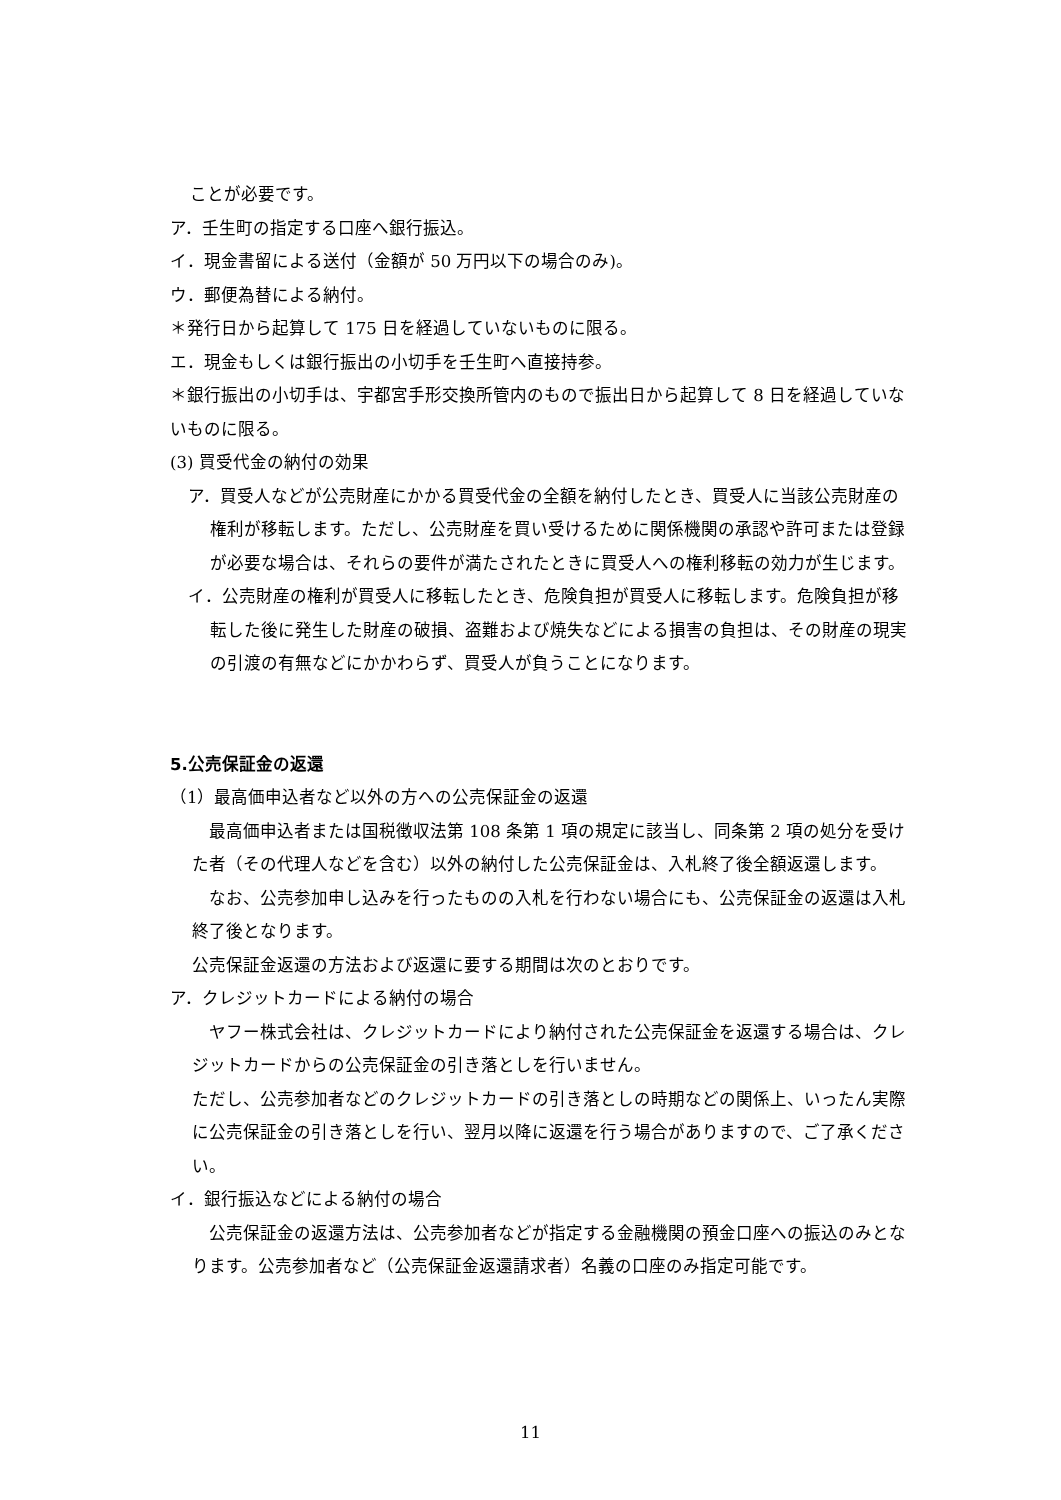ことが必要です。
ア．壬生町の指定する口座へ銀行振込。
イ．現金書留による送付（金額が 50 万円以下の場合のみ)。
ウ．郵便為替による納付。
＊発行日から起算して 175 日を経過していないものに限る。
エ．現金もしくは銀行振出の小切手を壬生町へ直接持参。
＊銀行振出の小切手は、宇都宮手形交換所管内のもので振出日から起算して 8 日を経過していないものに限る。
(3) 買受代金の納付の効果
ア．買受人などが公売財産にかかる買受代金の全額を納付したとき、買受人に当該公売財産の権利が移転します。ただし、公売財産を買い受けるために関係機関の承認や許可または登録が必要な場合は、それらの要件が満たされたときに買受人への権利移転の効力が生じます。
イ．公売財産の権利が買受人に移転したとき、危険負担が買受人に移転します。危険負担が移転した後に発生した財産の破損、盗難および焼失などによる損害の負担は、その財産の現実の引渡の有無などにかかわらず、買受人が負うことになります。
5.公売保証金の返還
（1）最高価申込者など以外の方への公売保証金の返還
　最高価申込者または国税徴収法第 108 条第 1 項の規定に該当し、同条第 2 項の処分を受けた者（その代理人などを含む）以外の納付した公売保証金は、入札終了後全額返還します。
　なお、公売参加申し込みを行ったものの入札を行わない場合にも、公売保証金の返還は入札終了後となります。
公売保証金返還の方法および返還に要する期間は次のとおりです。
ア．クレジットカードによる納付の場合
　ヤフー株式会社は、クレジットカードにより納付された公売保証金を返還する場合は、クレジットカードからの公売保証金の引き落としを行いません。
ただし、公売参加者などのクレジットカードの引き落としの時期などの関係上、いったん実際に公売保証金の引き落としを行い、翌月以降に返還を行う場合がありますので、ご了承ください。
イ．銀行振込などによる納付の場合
　公売保証金の返還方法は、公売参加者などが指定する金融機関の預金口座への振込のみとなります。公売参加者など（公売保証金返還請求者）名義の口座のみ指定可能です。
11